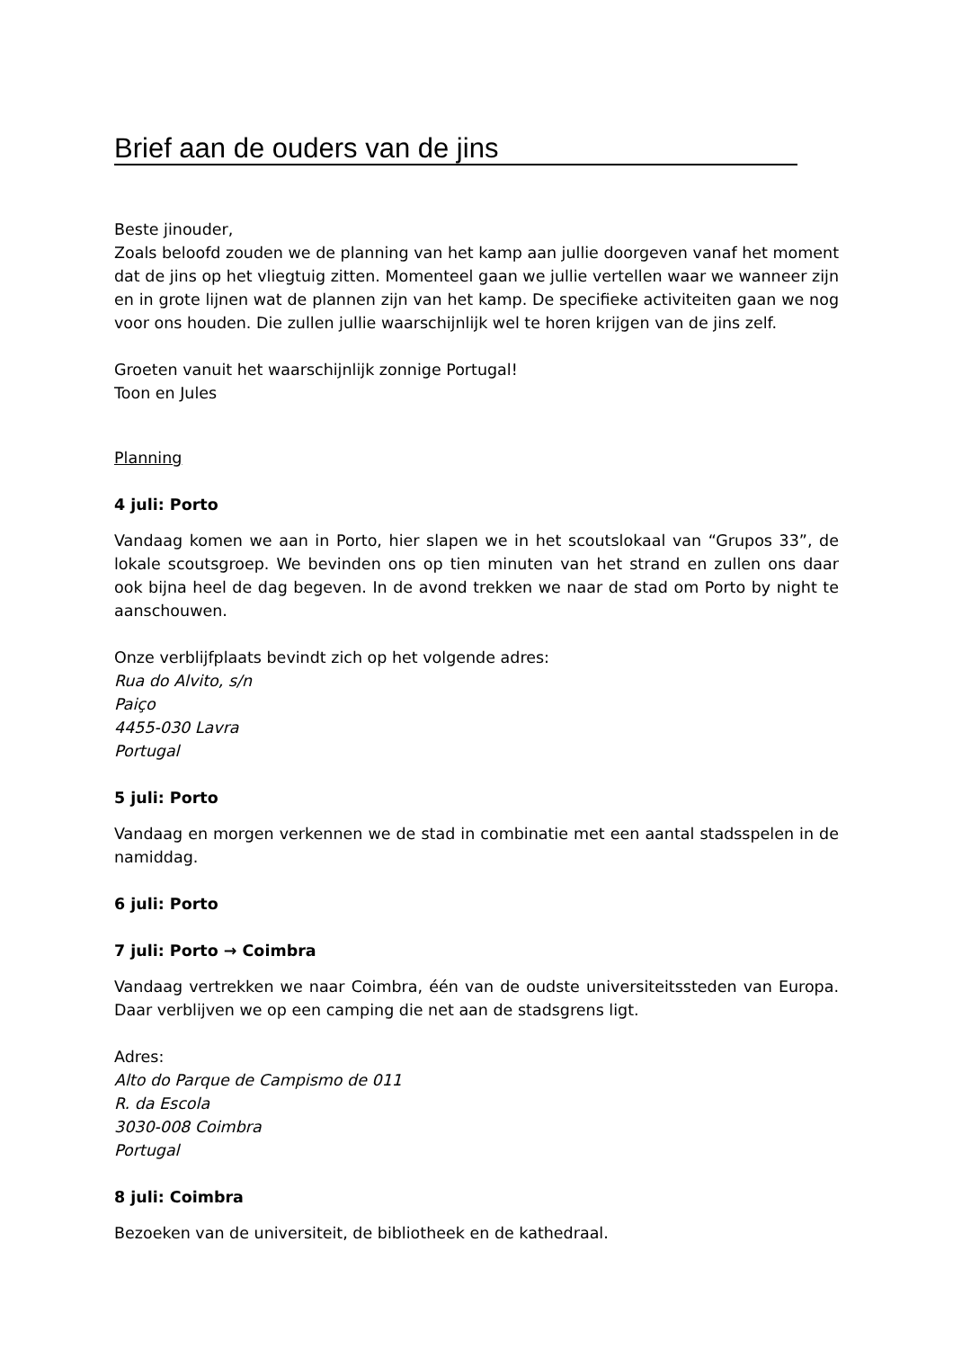Brief aan de ouders van de jins
Beste jinouder,
Zoals beloofd zouden we de planning van het kamp aan jullie doorgeven vanaf het moment dat de jins op het vliegtuig zitten. Momenteel gaan we jullie vertellen waar we wanneer zijn en in grote lijnen wat de plannen zijn van het kamp. De specifieke activiteiten gaan we nog voor ons houden. Die zullen jullie waarschijnlijk wel te horen krijgen van de jins zelf.
Groeten vanuit het waarschijnlijk zonnige Portugal!
Toon en Jules
Planning
4 juli: Porto
Vandaag komen we aan in Porto, hier slapen we in het scoutslokaal van “Grupos 33”, de lokale scoutsgroep. We bevinden ons op tien minuten van het strand en zullen ons daar ook bijna heel de dag begeven. In de avond trekken we naar de stad om Porto by night te aanschouwen.
Onze verblijfplaats bevindt zich op het volgende adres:
Rua do Alvito, s/n
Paiço
4455-030 Lavra
Portugal
5 juli: Porto
Vandaag en morgen verkennen we de stad in combinatie met een aantal stadsspelen in de namiddag.
6 juli: Porto
7 juli: Porto → Coimbra
Vandaag vertrekken we naar Coimbra, één van de oudste universiteitssteden van Europa. Daar verblijven we op een camping die net aan de stadsgrens ligt.
Adres:
Alto do Parque de Campismo de 011
R. da Escola
3030-008 Coimbra
Portugal
8 juli: Coimbra
Bezoeken van de universiteit, de bibliotheek en de kathedraal.